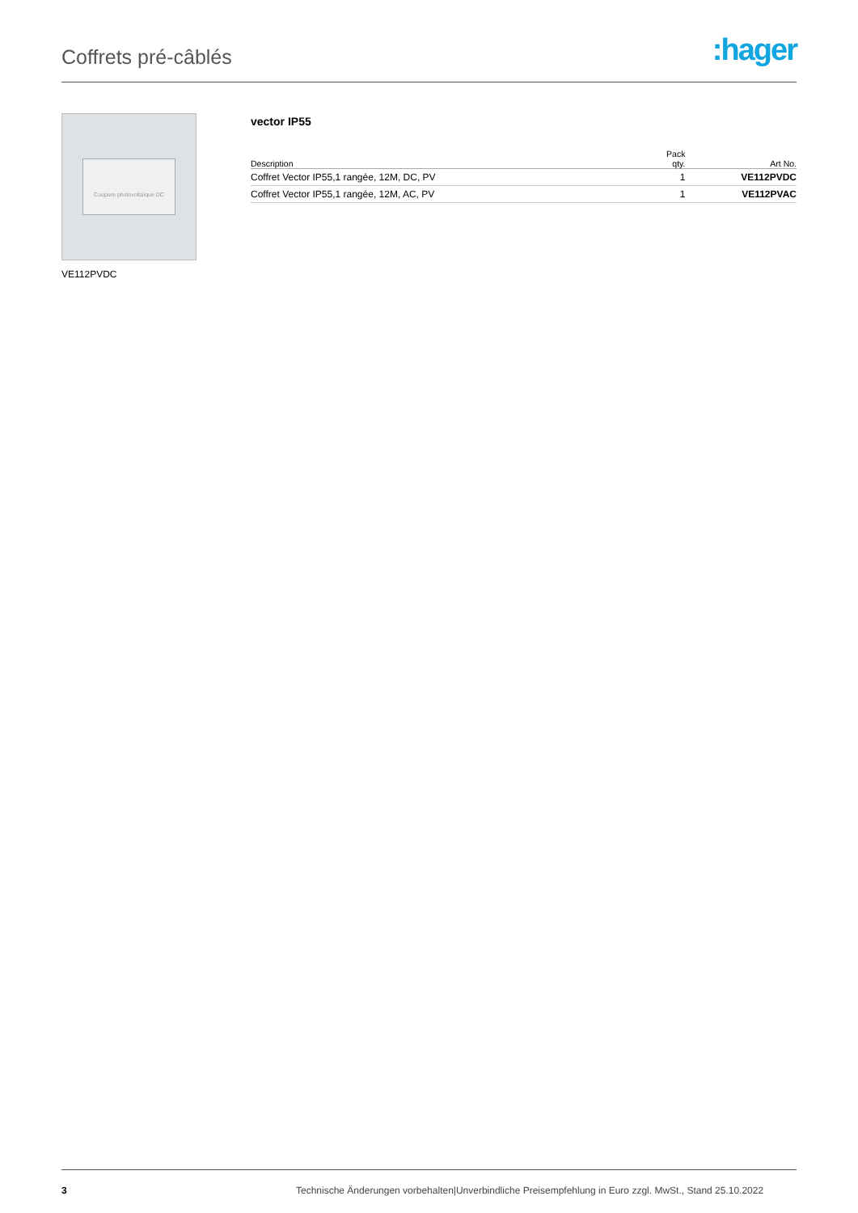Coffrets pré-câblés
:hager
Coupure photovoltaïque DC
VE112PVDC
vector IP55
| Description | Pack qty. | Art No. |
| --- | --- | --- |
| Coffret Vector IP55,1 rangée, 12M, DC, PV | 1 | VE112PVDC |
| Coffret Vector IP55,1 rangée, 12M, AC, PV | 1 | VE112PVAC |
3 Technische Änderungen vorbehalten|Unverbindliche Preisempfehlung in Euro zzgl. MwSt., Stand 25.10.2022